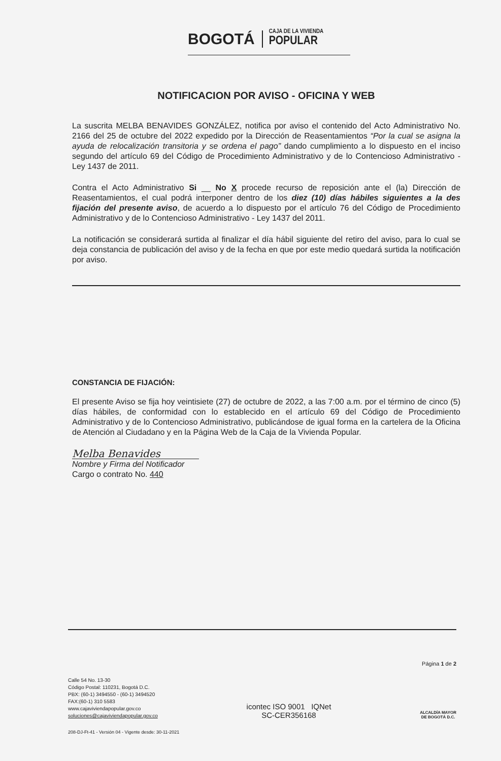BOGOTÁ
CAJA DE LA VIVIENDA
POPULAR
NOTIFICACION POR AVISO - OFICINA Y WEB
La suscrita MELBA BENAVIDES GONZÁLEZ, notifica por aviso el contenido del Acto Administrativo No. 2166 del 25 de octubre del 2022 expedido por la Dirección de Reasentamientos “Por la cual se asigna la ayuda de relocalización transitoria y se ordena el pago” dando cumplimiento a lo dispuesto en el inciso segundo del artículo 69 del Código de Procedimiento Administrativo y de lo Contencioso Administrativo - Ley 1437 de 2011.
Contra el Acto Administrativo Si __ No X procede recurso de reposición ante el (la) Dirección de Reasentamientos, el cual podrá interponer dentro de los diez (10) días hábiles siguientes a la des fijación del presente aviso, de acuerdo a lo dispuesto por el artículo 76 del Código de Procedimiento Administrativo y de lo Contencioso Administrativo - Ley 1437 del 2011.
La notificación se considerará surtida al finalizar el día hábil siguiente del retiro del aviso, para lo cual se deja constancia de publicación del aviso y de la fecha en que por este medio quedará surtida la notificación por aviso.
CONSTANCIA DE FIJACIÓN:
El presente Aviso se fija hoy veintisiete (27) de octubre de 2022, a las 7:00 a.m. por el término de cinco (5) días hábiles, de conformidad con lo establecido en el artículo 69 del Código de Procedimiento Administrativo y de lo Contencioso Administrativo, publicándose de igual forma en la cartelera de la Oficina de Atención al Ciudadano y en la Página Web de la Caja de la Vivienda Popular.
Melba Benavides
Nombre y Firma del Notificador
Cargo o contrato No. 440
Página 1 de 2
Calle 54 No. 13-30
Código Postal: 110231, Bogotá D.C.
PBX: (60-1) 3494550 - (60-1) 3494520
FAX:(60-1) 310 5583
www.cajaviviendapopular.gov.co
soluciones@cajaviviendapopular.gov.co
icontec ISO 9001 IQNet
SC-CER356168
ALCALDÍA MAYOR
DE BOGOTÁ D.C.
208-DJ-Ft-41 - Versión 04 - Vigente desde: 30-11-2021